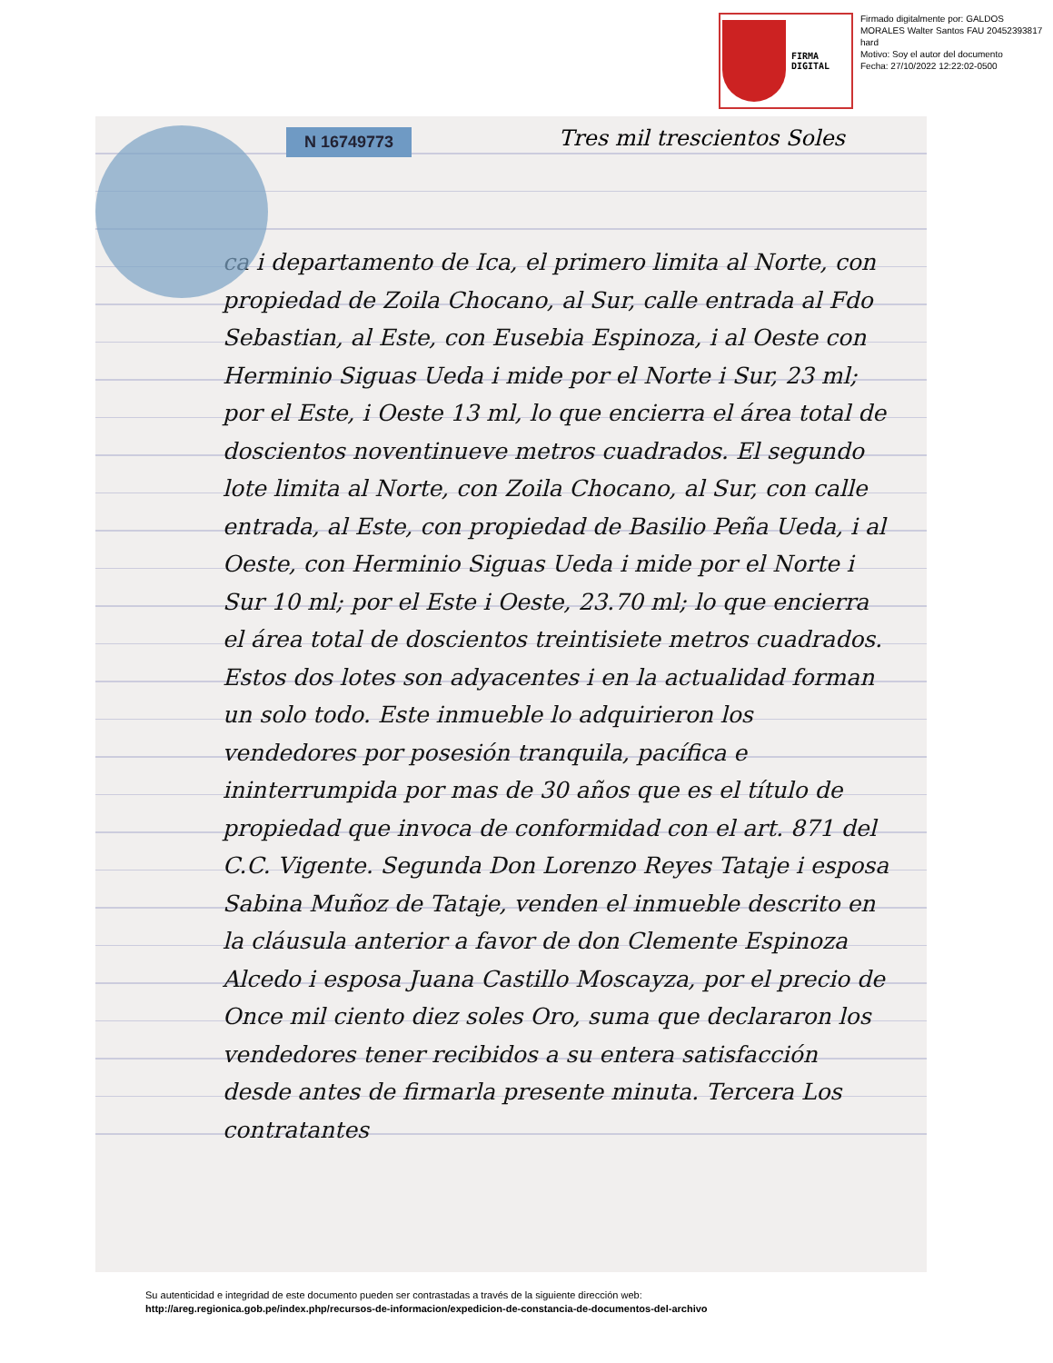FIRMA
DIGITAL
Firmado digitalmente por: GALDOS MORALES Walter Santos FAU 20452393817 hard
Motivo: Soy el autor del documento
Fecha: 27/10/2022 12:22:02-0500
N 16749773 Tres mil trescientos Soles
ca i departamento de Ica, el primero limita al Norte, con propiedad de Zoila Chocano, al Sur, calle entrada al Fdo Sebastian, al Este, con Eusebia Espinoza, i al Oeste con Herminio Siguas Ueda i mide por el Norte i Sur, 23 ml; por el Este, i Oeste 13 ml, lo que encierra el área total de doscientos noventinueve metros cuadrados. El segundo lote limita al Norte, con Zoila Chocano, al Sur, con calle entrada, al Este, con propiedad de Basilio Peña Ueda, i al Oeste, con Herminio Siguas Ueda i mide por el Norte i Sur 10 ml; por el Este i Oeste, 23.70 ml; lo que encierra el área total de doscientos treintisiete metros cuadrados. Estos dos lotes son adyacentes i en la actualidad forman un solo todo. Este inmueble lo adquirieron los vendedores por posesión tranquila, pacífica e ininterrumpida por mas de 30 años que es el título de propiedad que invoca de conformidad con el art. 871 del C.C. Vigente. Segunda Don Lorenzo Reyes Tataje i esposa Sabina Muñoz de Tataje, venden el inmueble descrito en la cláusula anterior a favor de don Clemente Espinoza Alcedo i esposa Juana Castillo Moscayza, por el precio de Once mil ciento diez soles Oro, suma que declararon los vendedores tener recibidos a su entera satisfacción desde antes de firmarla presente minuta. Tercera Los contratantes
Su autenticidad e integridad de este documento pueden ser contrastadas a través de la siguiente dirección web:
http://areg.regionica.gob.pe/index.php/recursos-de-informacion/expedicion-de-constancia-de-documentos-del-archivo